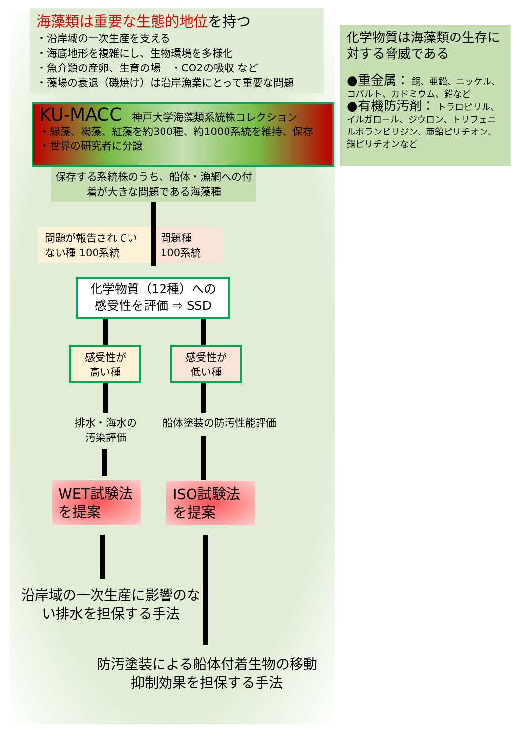海藻類は重要な生態的地位を持つ
・沿岸域の一次生産を支える
・海底地形を複雑にし、生物環境を多様化
・魚介類の産卵、生育の場　・CO2の吸収 など
・藻場の衰退（磯焼け）は沿岸漁業にとって重要な問題
化学物質は海藻類の生存に対する脅威である
●重金属： 銅、亜鉛、ニッケル、コバルト、カドミウム、鉛など
●有機防汚剤： トラロピリル、イルガロール、ジウロン、トリフェニルボランピリジン、亜鉛ピリチオン、銅ピリチオンなど
KU-MACC　神戸大学海藻類系統株コレクション
・緑藻、褐藻、紅藻を約300種、約1000系統を維持、保存
・世界の研究者に分譲
保存する系統株のうち、船体・漁網への付着が大きな問題である海藻種
問題が報告されていない種 100系統
問題種
100系統
化学物質（12種）への
感受性を評価 ⇨ SSD
感受性が
高い種
感受性が
低い種
排水・海水の
汚染評価
船体塗装の防汚性能評価
WET試験法
を提案
ISO試験法
を提案
沿岸域の一次生産に影響のない排水を担保する手法
防汚塗装による船体付着生物の移動抑制効果を担保する手法